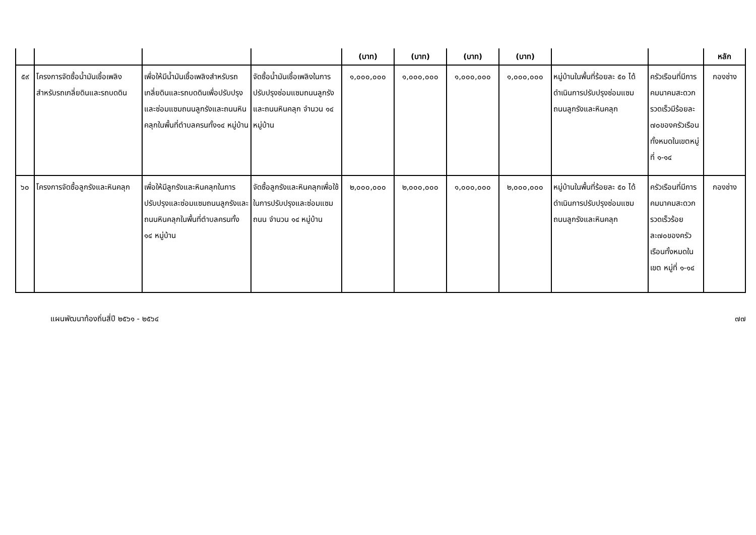| | | | | (บาท) | (บาท) | (บาท) | (บาท) | | | หลัก |
| --- | --- | --- | --- | --- | --- | --- | --- | --- | --- | --- |
| ๕๙ | โครงการจัดซื้อน้ำมันเชื้อเพลิงสำหรับรถเกลี่ยดินและรถบดดิน | เพื่อให้มีน้ำมันเชื้อเพลิงสำหรับรถเกลี่ยดินและรถบดดินเพื่อปรับปรุงและซ่อมแซมถนนลูกรังและถนนหินคลุกในพื้นที่ตำบลครนทั้ง๑๔ หมู่บ้าน | จัดซื้อน้ำมันเชื้อเพลิงในการปรับปรุงซ่อมแซมถนนลูกรังและถนนหินคลุก จำนวน ๑๔ หมู่บ้าน | ๑,๐๐๐,๐๐๐ | ๑,๐๐๐,๐๐๐ | ๑,๐๐๐,๐๐๐ | ๑,๐๐๐,๐๐๐ | หมู่บ้านในพื้นที่ร้อยละ ๕๐ ได้ดำเนินการปรับปรุงซ่อมแซมถนนลูกรังและหินคลุก | ครัวเรือนที่มีการคมนาคมสะดวกรวดเร็วมีร้อยละ ๗๐ของครัวเรือนทั้งหมดในเขตหมู่ที่ ๑-๑๔ | กองช่าง |
| ๖๐ | โครงการจัดซื้อลูกรังและหินคลุก | เพื่อให้มีลูกรังและหินคลุกในการปรับปรุงและซ่อมแซมถนนลูกรังและถนนหินคลุกในพื้นที่ตำบลครนทั้ง ๑๔ หมู่บ้าน | จัดซื้อลูกรังและหินคลุกเพื่อใช้ในการปรับปรุงและซ่อมแซมถนน จำนวน ๑๔ หมู่บ้าน | ๒,๐๐๐,๐๐๐ | ๒,๐๐๐,๐๐๐ | ๑,๐๐๐,๐๐๐ | ๒,๐๐๐,๐๐๐ | หมู่บ้านในพื้นที่ร้อยละ ๕๐ ได้ดำเนินการปรับปรุงซ่อมแซมถนนลูกรังและหินคลุก | ครัวเรือนที่มีการคมนาคมสะดวกรวดเร็วร้อยละ๗๐ของครัวเรือนทั้งหมดในเขต หมู่ที่ ๑-๑๔ | กองช่าง |
แผนพัฒนาท้องถิ่นสี่ปี ๒๕๖๑ - ๒๕๖๔ ๗๗